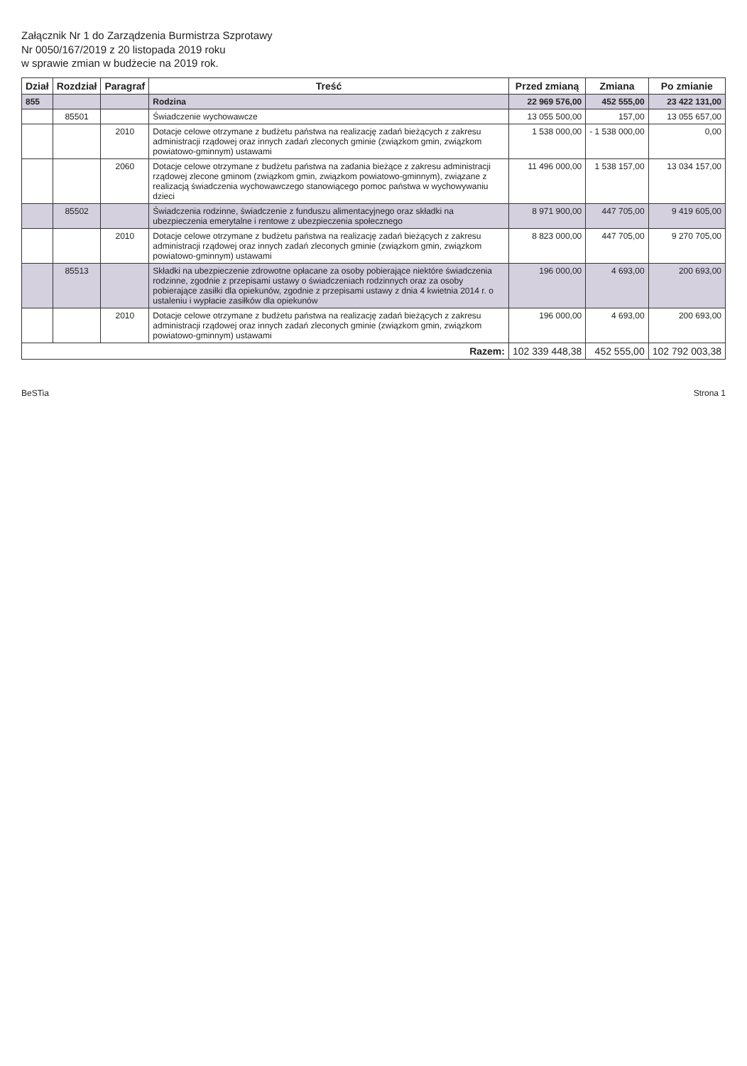Załącznik Nr 1 do Zarządzenia Burmistrza Szprotawy
Nr 0050/167/2019 z 20 listopada 2019 roku
w sprawie zmian w budżecie na 2019 rok.
| Dział | Rozdział | Paragraf | Treść | Przed zmianą | Zmiana | Po zmianie |
| --- | --- | --- | --- | --- | --- | --- |
| 855 | | | Rodzina | 22 969 576,00 | 452 555,00 | 23 422 131,00 |
| | 85501 | | Świadczenie wychowawcze | 13 055 500,00 | 157,00 | 13 055 657,00 |
| | | 2010 | Dotacje celowe otrzymane z budżetu państwa na realizację zadań bieżących z zakresu administracji rządowej oraz innych zadań zleconych gminie (związkom gmin, związkom powiatowo-gminnym) ustawami | 1 538 000,00 | - 1 538 000,00 | 0,00 |
| | | 2060 | Dotacje celowe otrzymane z budżetu państwa na zadania bieżące z zakresu administracji rządowej zlecone gminom (związkom gmin, związkom powiatowo-gminnym), związane z realizacją świadczenia wychowawczego stanowiącego pomoc państwa w wychowywaniu dzieci | 11 496 000,00 | 1 538 157,00 | 13 034 157,00 |
| | 85502 | | Świadczenia rodzinne, świadczenie z funduszu alimentacyjnego oraz składki na ubezpieczenia emerytalne i rentowe z ubezpieczenia społecznego | 8 971 900,00 | 447 705,00 | 9 419 605,00 |
| | | 2010 | Dotacje celowe otrzymane z budżetu państwa na realizację zadań bieżących z zakresu administracji rządowej oraz innych zadań zleconych gminie (związkom gmin, związkom powiatowo-gminnym) ustawami | 8 823 000,00 | 447 705,00 | 9 270 705,00 |
| | 85513 | | Składki na ubezpieczenie zdrowotne opłacane za osoby pobierające niektóre świadczenia rodzinne, zgodnie z przepisami ustawy o świadczeniach rodzinnych oraz za osoby pobierające zasiłki dla opiekunów, zgodnie z przepisami ustawy z dnia 4 kwietnia 2014 r. o ustaleniu i wypłacie zasiłków dla opiekunów | 196 000,00 | 4 693,00 | 200 693,00 |
| | | 2010 | Dotacje celowe otrzymane z budżetu państwa na realizację zadań bieżących z zakresu administracji rządowej oraz innych zadań zleconych gminie (związkom gmin, związkom powiatowo-gminnym) ustawami | 196 000,00 | 4 693,00 | 200 693,00 |
| Razem: | | | | 102 339 448,38 | 452 555,00 | 102 792 003,38 |
BeSTia Strona 1